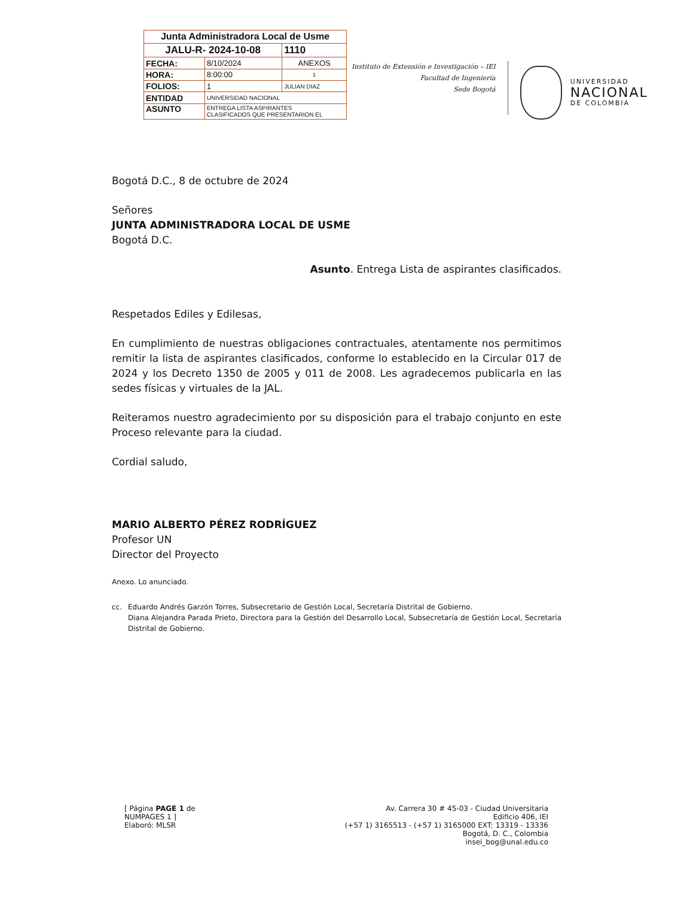| Junta Administradora Local de Usme | | |
| JALU-R- 2024-10-08 | | 1110 |
| FECHA: | 8/10/2024 | ANEXOS |
| HORA: | 8:00:00 | 1 |
| FOLIOS: | 1 | JULIAN DIAZ |
| ENTIDAD | UNIVERSIDAD NACIONAL | |
| ASUNTO | ENTREGA LISTA ASPIRANTES CLASIFICADOS QUE PRESENTARION EL | |
Instituto de Extensión e Investigación – IEI
Facultad de Ingeniería
Sede Bogotá
UNIVERSIDAD
NACIONAL
DE COLOMBIA
Bogotá D.C., 8 de octubre de 2024
Señores
JUNTA ADMINISTRADORA LOCAL DE USME
Bogotá D.C.
Asunto. Entrega Lista de aspirantes clasificados.
Respetados Ediles y Edilesas,
En cumplimiento de nuestras obligaciones contractuales, atentamente nos permitimos remitir la lista de aspirantes clasificados, conforme lo establecido en la Circular 017 de 2024 y los Decreto 1350 de 2005 y 011 de 2008. Les agradecemos publicarla en las sedes físicas y virtuales de la JAL.
Reiteramos nuestro agradecimiento por su disposición para el trabajo conjunto en este Proceso relevante para la ciudad.
Cordial saludo,
MARIO ALBERTO PÉREZ RODRÍGUEZ
Profesor UN
Director del Proyecto
Anexo. Lo anunciado.
cc. Eduardo Andrés Garzón Torres, Subsecretario de Gestión Local, Secretaría Distrital de Gobierno.
Diana Alejandra Parada Prieto, Directora para la Gestión del Desarrollo Local, Subsecretaría de Gestión Local, Secretaría Distrital de Gobierno.
[ Página PAGE 1 de
NUMPAGES 1 ]
Elaboró: MLSR
Av. Carrera 30 # 45-03 - Ciudad Universitaria
Edificio 406, IEI
(+57 1) 3165513 - (+57 1) 3165000 EXT: 13319 - 13336
Bogotá, D. C., Colombia
insei_bog@unal.edu.co